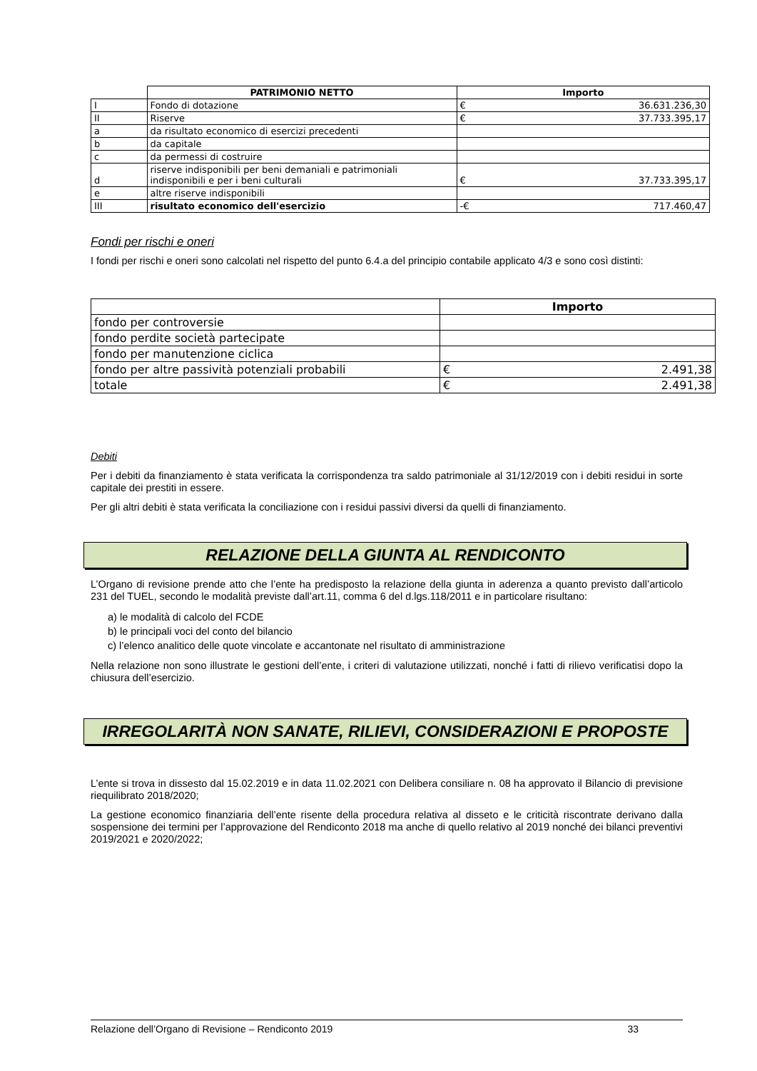| | PATRIMONIO NETTO | Importo | |
| I | Fondo di dotazione | € | 36.631.236,30 |
| II | Riserve | € | 37.733.395,17 |
| a | da risultato economico di esercizi precedenti | | |
| b | da capitale | | |
| c | da permessi di costruire | | |
| d | riserve indisponibili per beni demaniali e patrimoniali indisponibili e per i beni culturali | € | 37.733.395,17 |
| e | altre riserve indisponibili | | |
| III | risultato economico dell'esercizio | -€ | 717.460,47 |
Fondi per rischi e oneri
I fondi per rischi e oneri sono calcolati nel rispetto del punto 6.4.a del principio contabile applicato 4/3 e sono così distinti:
| | Importo | |
| fondo per controversie | | |
| fondo perdite società partecipate | | |
| fondo per manutenzione ciclica | | |
| fondo per altre passività potenziali probabili | € | 2.491,38 |
| totale | € | 2.491,38 |
Debiti
Per i debiti da finanziamento è stata verificata la corrispondenza tra saldo patrimoniale al 31/12/2019 con i debiti residui in sorte capitale dei prestiti in essere.
Per gli altri debiti è stata verificata la conciliazione con i residui passivi diversi da quelli di finanziamento.
RELAZIONE DELLA GIUNTA AL RENDICONTO
L’Organo di revisione prende atto che l’ente ha predisposto la relazione della giunta in aderenza a quanto previsto dall’articolo 231 del TUEL, secondo le modalità previste dall’art.11, comma 6 del d.lgs.118/2011 e in particolare risultano:
a) le modalità di calcolo del FCDE
b) le principali voci del conto del bilancio
c) l’elenco analitico delle quote vincolate e accantonate nel risultato di amministrazione
Nella relazione non sono illustrate le gestioni dell’ente, i criteri di valutazione utilizzati, nonché i fatti di rilievo verificatisi dopo la chiusura dell’esercizio.
IRREGOLARITÀ NON SANATE, RILIEVI, CONSIDERAZIONI E PROPOSTE
L’ente si trova in dissesto dal 15.02.2019 e in data 11.02.2021 con Delibera consiliare n. 08 ha approvato il Bilancio di previsione riequilibrato 2018/2020;
La gestione economico finanziaria dell’ente risente della procedura relativa al disseto e le criticità riscontrate derivano dalla sospensione dei termini per l’approvazione del Rendiconto 2018 ma anche di quello relativo al 2019 nonché dei bilanci preventivi 2019/2021 e 2020/2022;
Relazione dell’Organo di Revisione – Rendiconto 2019 33